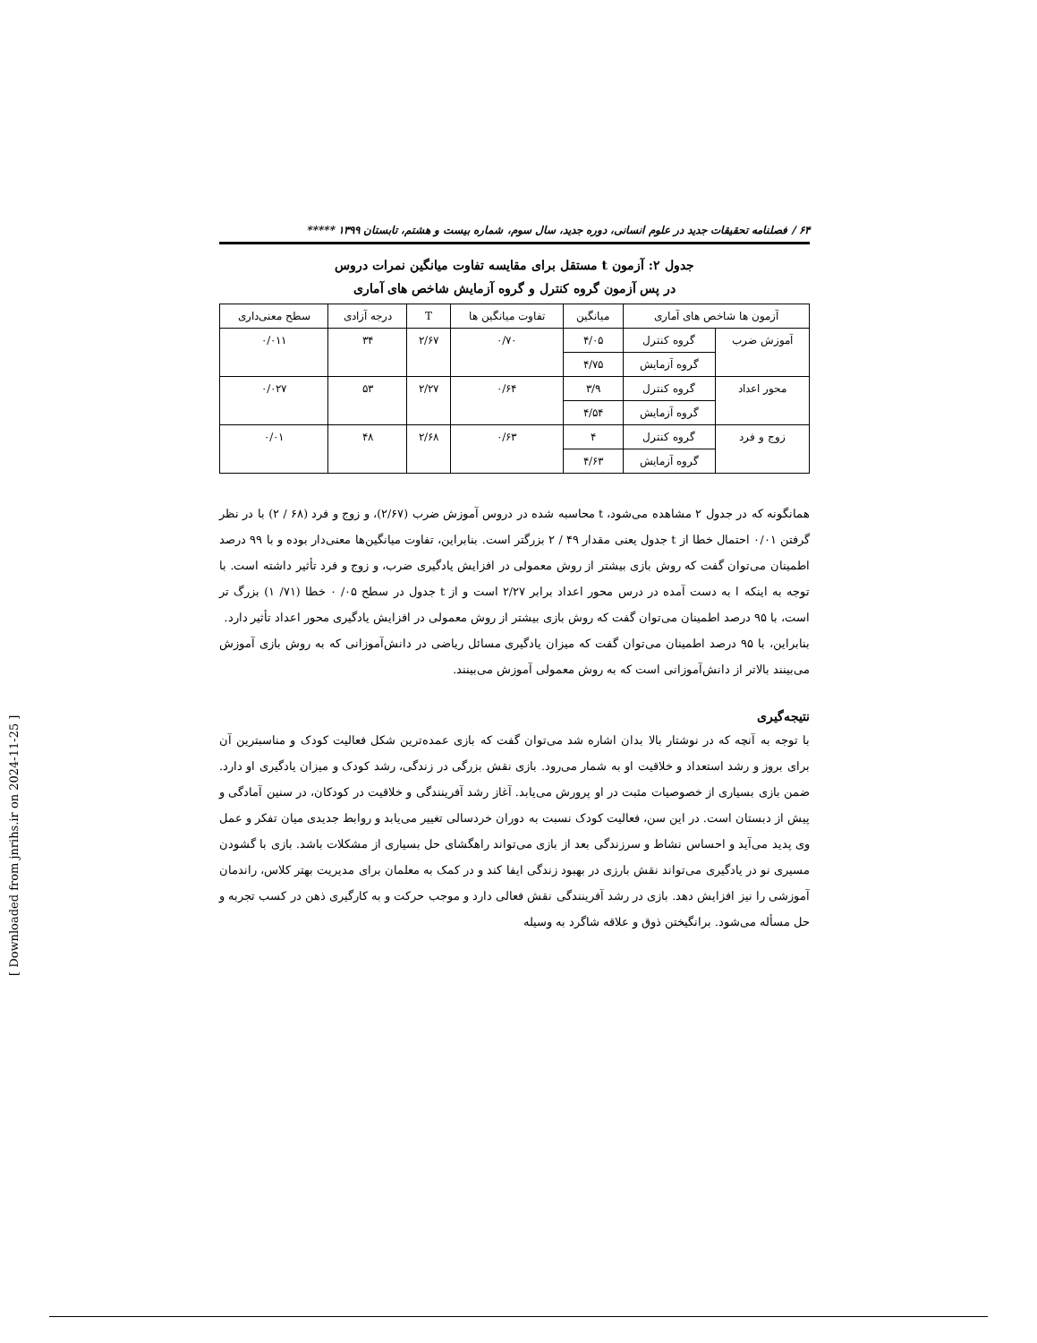۶۴ / فصلنامه تحقیقات جدید در علوم انسانی، دوره جدید، سال سوم، شماره بیست و هشتم، تابستان ۱۳۹۹ *****
جدول ۲: آزمون t مستقل برای مقایسه تفاوت میانگین نمرات دروس
در پس آزمون گروه کنترل و گروه آزمایش شاخص های آماری
| آزمون ها شاخص های آماری | | میانگین | تفاوت میانگین ها | T | درجه آزادی | سطح معنی‌داری |
| --- | --- | --- | --- | --- | --- | --- |
| آموزش ضرب | گروه کنترل | ۴/۰۵ | ۰/۷۰ | ۲/۶۷ | ۳۴ | ۰/۰۱۱ |
| | گروه آزمایش | ۴/۷۵ | | | | |
| محور اعداد | گروه کنترل | ۳/۹ | ۰/۶۴ | ۲/۲۷ | ۵۳ | ۰/۰۲۷ |
| | گروه آزمایش | ۴/۵۴ | | | | |
| زوج و فرد | گروه کنترل | ۴ | ۰/۶۳ | ۲/۶۸ | ۴۸ | ۰/۰۱ |
| | گروه آزمایش | ۴/۶۳ | | | | |
همانگونه که در جدول ۲ مشاهده می‌شود، t محاسبه شده در دروس آموزش ضرب (۲/۶۷)، و زوج و فرد (۶۸ / ۲) با در نظر گرفتن ۰/۰۱ احتمال خطا از t جدول یعنی مقدار ۴۹ / ۲ بزرگتر است. بنابراین، تفاوت میانگین‌ها معنی‌دار بوده و با ۹۹ درصد اطمینان می‌توان گفت که روش بازی بیشتر از روش معمولی در افزایش یادگیری ضرب، و زوج و فرد تأثیر داشته است. با توجه به اینکه ا به دست آمده در درس محور اعداد برابر ۲/۲۷ است و از t جدول در سطح ۰۵/ ۰ خطا (۷۱/ ۱) بزرگ تر است، با ۹۵ درصد اطمینان می‌توان گفت که روش بازی بیشتر از روش معمولی در افزایش یادگیری محور اعداد تأثیر دارد.
بنابراین، با ۹۵ درصد اطمینان می‌توان گفت که میزان یادگیری مسائل ریاضی در دانش‌آموزانی که به روش بازی آموزش می‌بینند بالاتر از دانش‌آموزانی است که به روش معمولی آموزش می‌بینند.
نتیجه‌گیری
با توجه به آنچه که در نوشتار بالا بدان اشاره شد می‌توان گفت که بازی عمده‌ترین شکل فعالیت کودک و مناسبترین آن برای بروز و رشد استعداد و خلاقیت او به شمار می‌رود. بازی نقش بزرگی در زندگی، رشد کودک و میزان یادگیری او دارد. ضمن بازی بسیاری از خصوصیات مثبت در او پرورش می‌یابد. آغاز رشد آفرینندگی و خلاقیت در کودکان، در سنین آمادگی و پیش از دبستان است. در این سن، فعالیت کودک نسبت به دوران خردسالی تغییر می‌یابد و روابط جدیدی میان تفکر و عمل وی پدید می‌آید و احساس نشاط و سرزندگی بعد از بازی می‌تواند راهگشای حل بسیاری از مشکلات باشد. بازی با گشودن مسیری نو در یادگیری می‌تواند نقش بارزی در بهبود زندگی ایفا کند و در کمک به معلمان برای مدیریت بهتر کلاس، راندمان آموزشی را نیز افزایش دهد. بازی در رشد آفرینندگی نقش فعالی دارد و موجب حرکت و به کارگیری ذهن در کسب تجربه و حل مسأله می‌شود. برانگیختن ذوق و علاقه شاگرد به وسیله
[ Downloaded from jnrihs.ir on 2024-11-25 ]